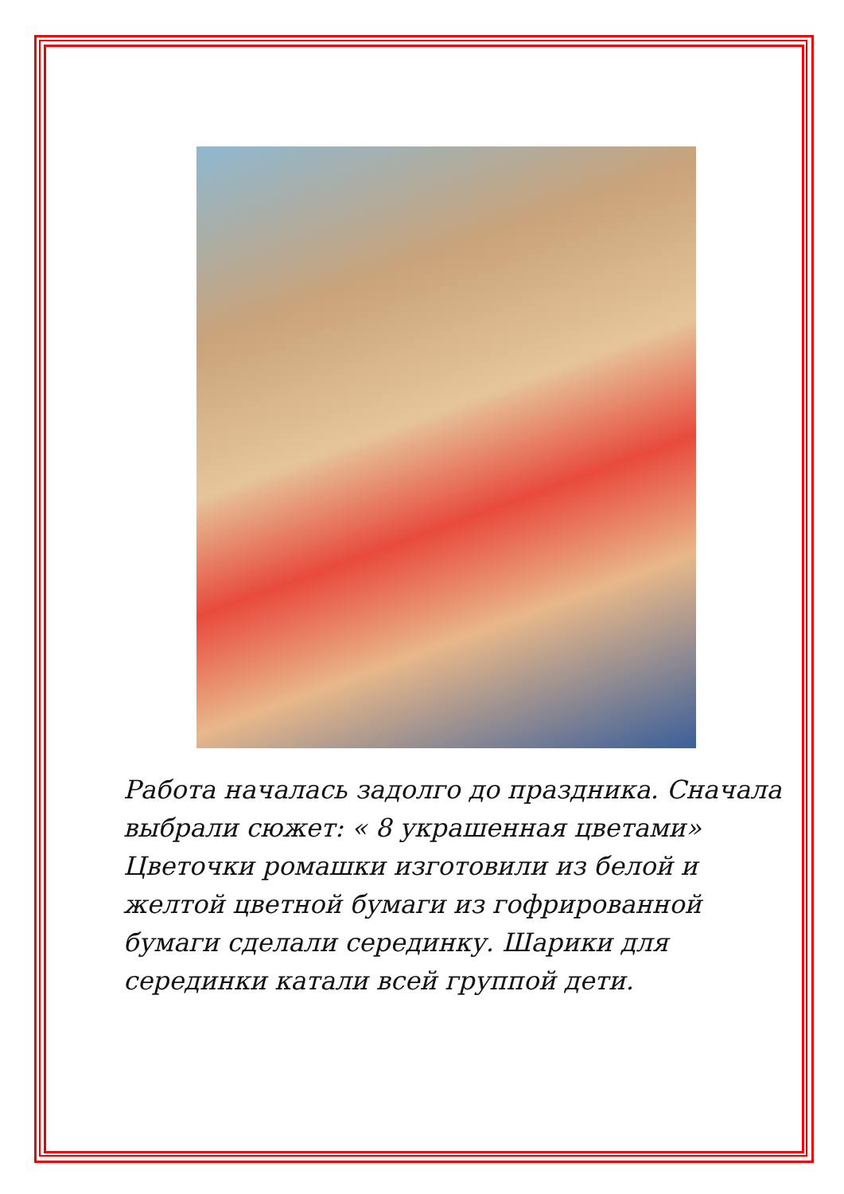Работа началась задолго до праздника. Сначала выбрали сюжет: « 8 украшенная цветами» Цветочки ромашки изготовили из белой и желтой цветной бумаги из гофрированной бумаги сделали серединку. Шарики для серединки катали всей группой дети.